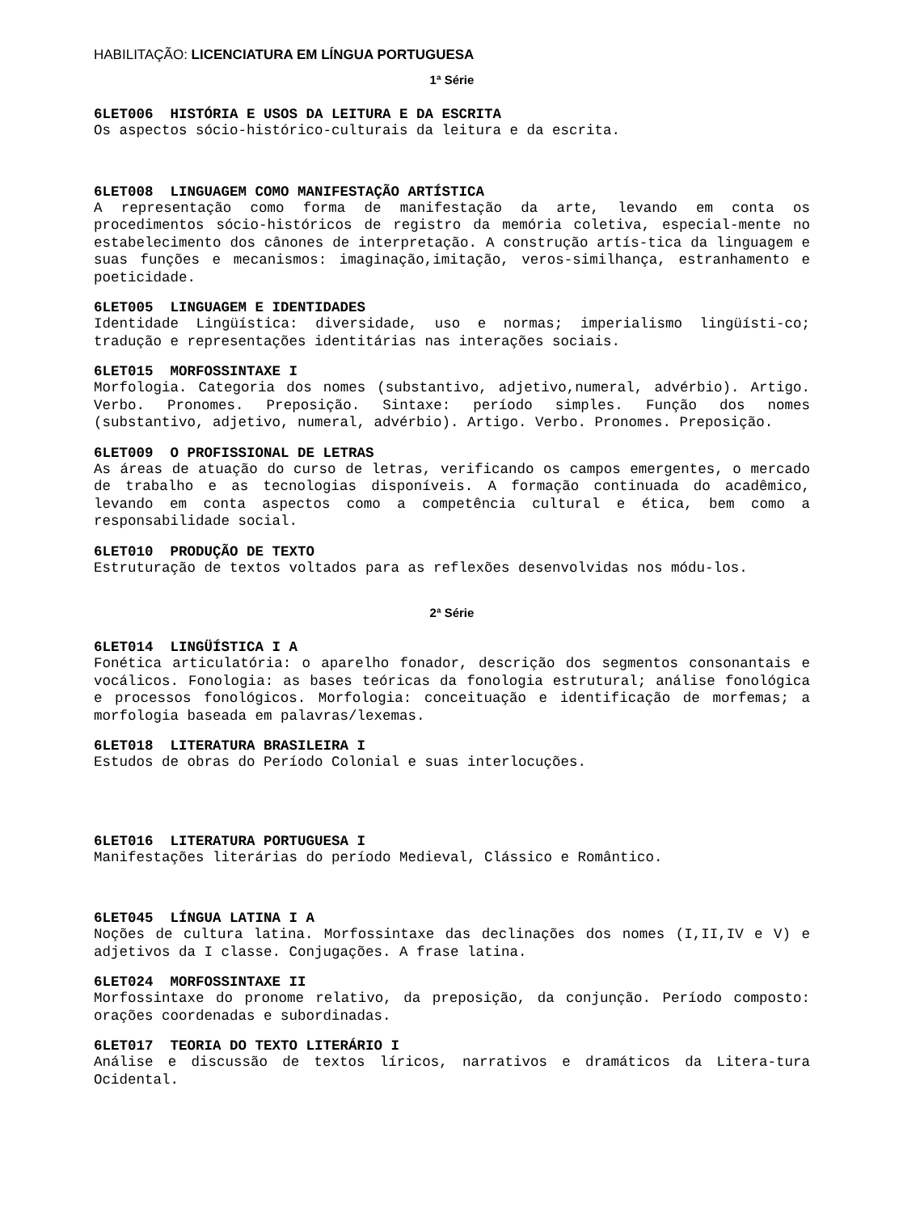HABILITAÇÃO: LICENCIATURA EM LÍNGUA PORTUGUESA
1ª Série
6LET006 HISTÓRIA E USOS DA LEITURA E DA ESCRITA
Os aspectos sócio-histórico-culturais da leitura e da escrita.
6LET008 LINGUAGEM COMO MANIFESTAÇÃO ARTÍSTICA
A representação como forma de manifestação da arte, levando em conta os procedimentos sócio-históricos de registro da memória coletiva, especial-mente no estabelecimento dos cânones de interpretação. A construção artís-tica da linguagem e suas funções e mecanismos: imaginação,imitação, veros-similhança, estranhamento e poeticidade.
6LET005 LINGUAGEM E IDENTIDADES
Identidade Lingüística: diversidade, uso e normas; imperialismo lingüísti-co; tradução e representações identitárias nas interações sociais.
6LET015 MORFOSSINTAXE I
Morfologia. Categoria dos nomes (substantivo, adjetivo,numeral, advérbio). Artigo. Verbo. Pronomes. Preposição. Sintaxe: período simples. Função dos nomes (substantivo, adjetivo, numeral, advérbio). Artigo. Verbo. Pronomes. Preposição.
6LET009 O PROFISSIONAL DE LETRAS
As áreas de atuação do curso de letras, verificando os campos emergentes, o mercado de trabalho e as tecnologias disponíveis. A formação continuada do acadêmico, levando em conta aspectos como a competência cultural e ética, bem como a responsabilidade social.
6LET010 PRODUÇÃO DE TEXTO
Estruturação de textos voltados para as reflexões desenvolvidas nos módu-los.
2ª Série
6LET014 LINGÜÍSTICA I A
Fonética articulatória: o aparelho fonador, descrição dos segmentos consonantais e vocálicos. Fonologia: as bases teóricas da fonologia estrutural; análise fonológica e processos fonológicos. Morfologia: conceituação e identificação de morfemas; a morfologia baseada em palavras/lexemas.
6LET018 LITERATURA BRASILEIRA I
Estudos de obras do Período Colonial e suas interlocuções.
6LET016 LITERATURA PORTUGUESA I
Manifestações literárias do período Medieval, Clássico e Romântico.
6LET045 LÍNGUA LATINA I A
Noções de cultura latina. Morfossintaxe das declinações dos nomes (I,II,IV e V) e adjetivos da I classe. Conjugações. A frase latina.
6LET024 MORFOSSINTAXE II
Morfossintaxe do pronome relativo, da preposição, da conjunção. Período composto: orações coordenadas e subordinadas.
6LET017 TEORIA DO TEXTO LITERÁRIO I
Análise e discussão de textos líricos, narrativos e dramáticos da Litera-tura Ocidental.